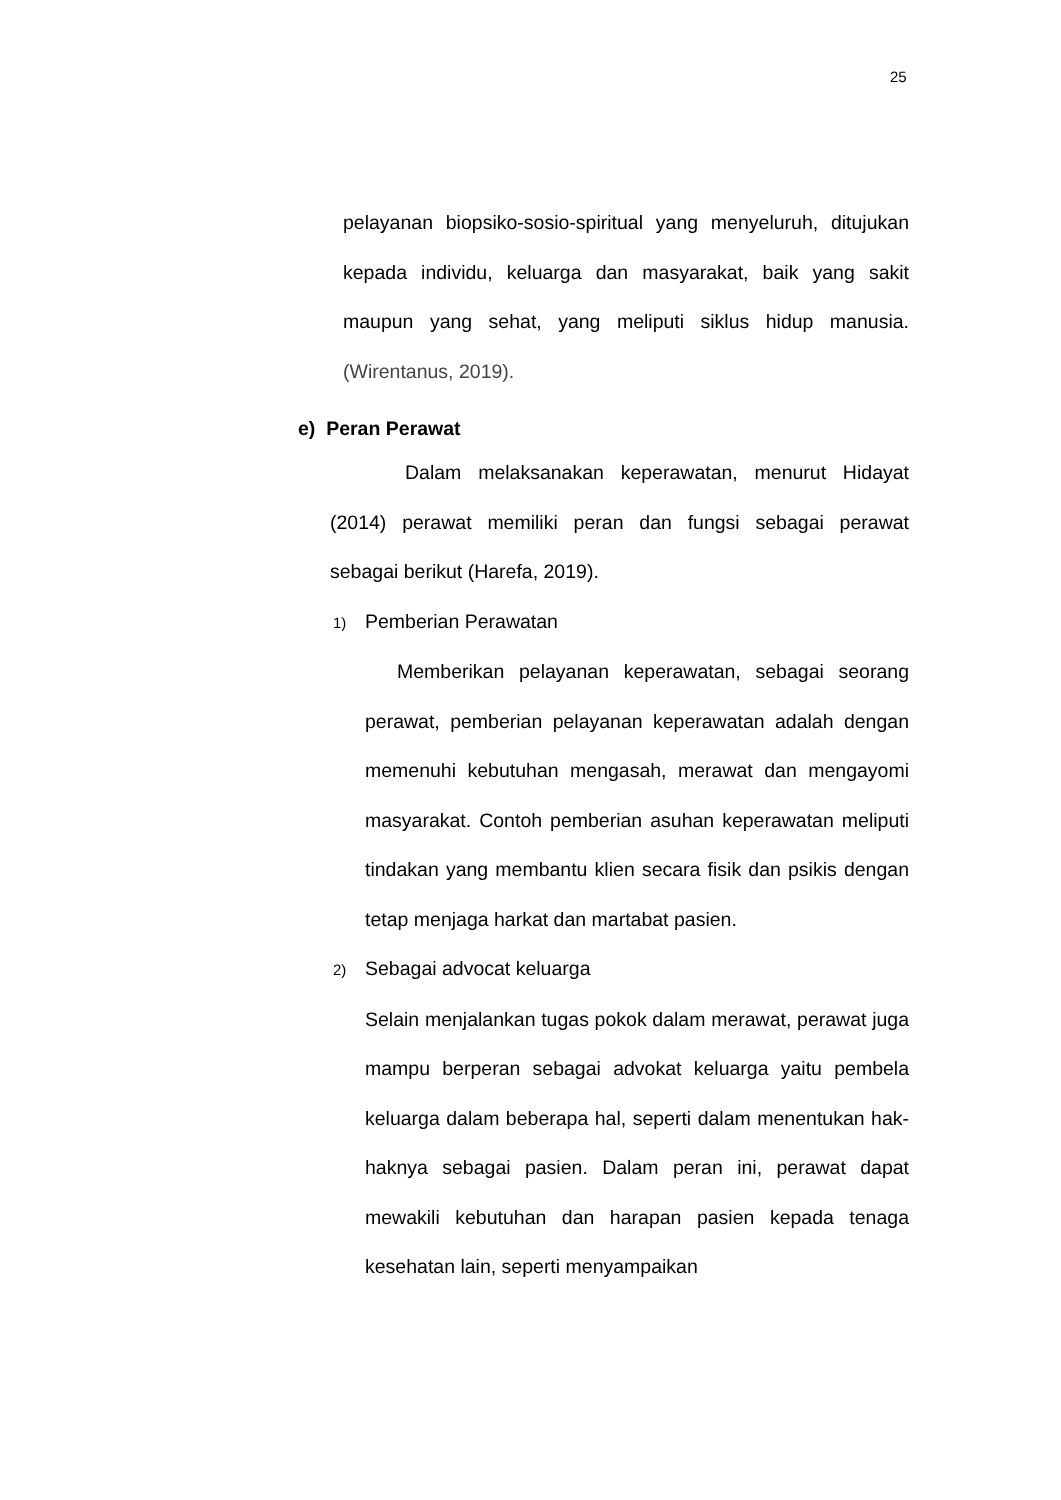25
pelayanan biopsiko-sosio-spiritual yang menyeluruh, ditujukan kepada individu, keluarga dan masyarakat, baik yang sakit maupun yang sehat, yang meliputi siklus hidup manusia. (Wirentanus, 2019).
e) Peran Perawat
Dalam melaksanakan keperawatan, menurut Hidayat (2014) perawat memiliki peran dan fungsi sebagai perawat sebagai berikut (Harefa, 2019).
1) Pemberian Perawatan
Memberikan pelayanan keperawatan, sebagai seorang perawat, pemberian pelayanan keperawatan adalah dengan memenuhi kebutuhan mengasah, merawat dan mengayomi masyarakat. Contoh pemberian asuhan keperawatan meliputi tindakan yang membantu klien secara fisik dan psikis dengan tetap menjaga harkat dan martabat pasien.
2) Sebagai advocat keluarga
Selain menjalankan tugas pokok dalam merawat, perawat juga mampu berperan sebagai advokat keluarga yaitu pembela keluarga dalam beberapa hal, seperti dalam menentukan hak-haknya sebagai pasien. Dalam peran ini, perawat dapat mewakili kebutuhan dan harapan pasien kepada tenaga kesehatan lain, seperti menyampaikan